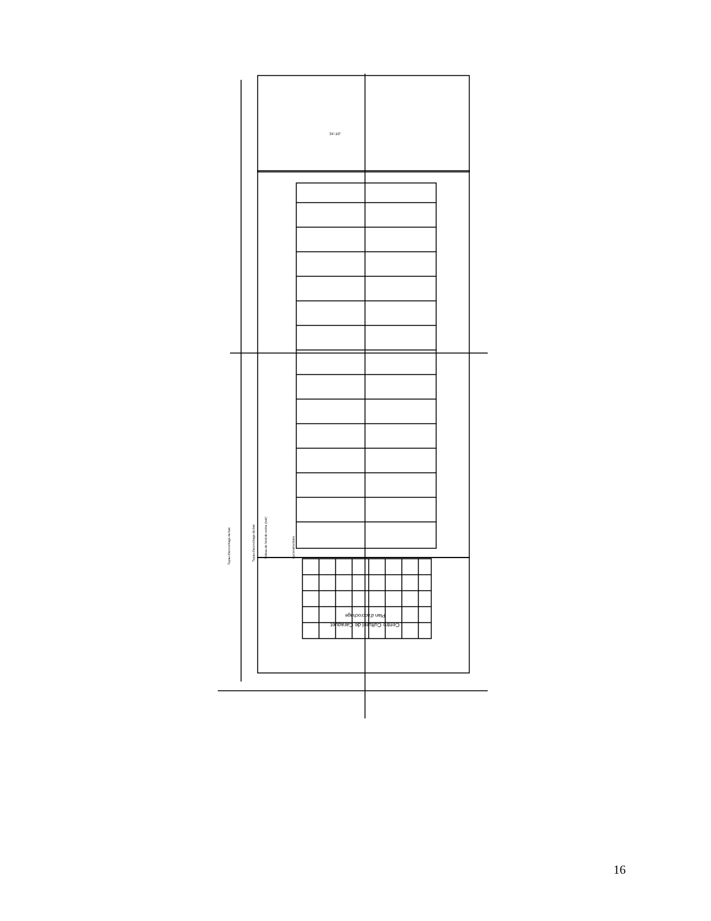Centre Culturel de Caraquet
Plan d'accrochage
34'-10"
Tuyau d'accrochage du bas
Tuyau d'accrochage du bas
Rideau de fond de scène (noir)
Cyclorama blanc
16